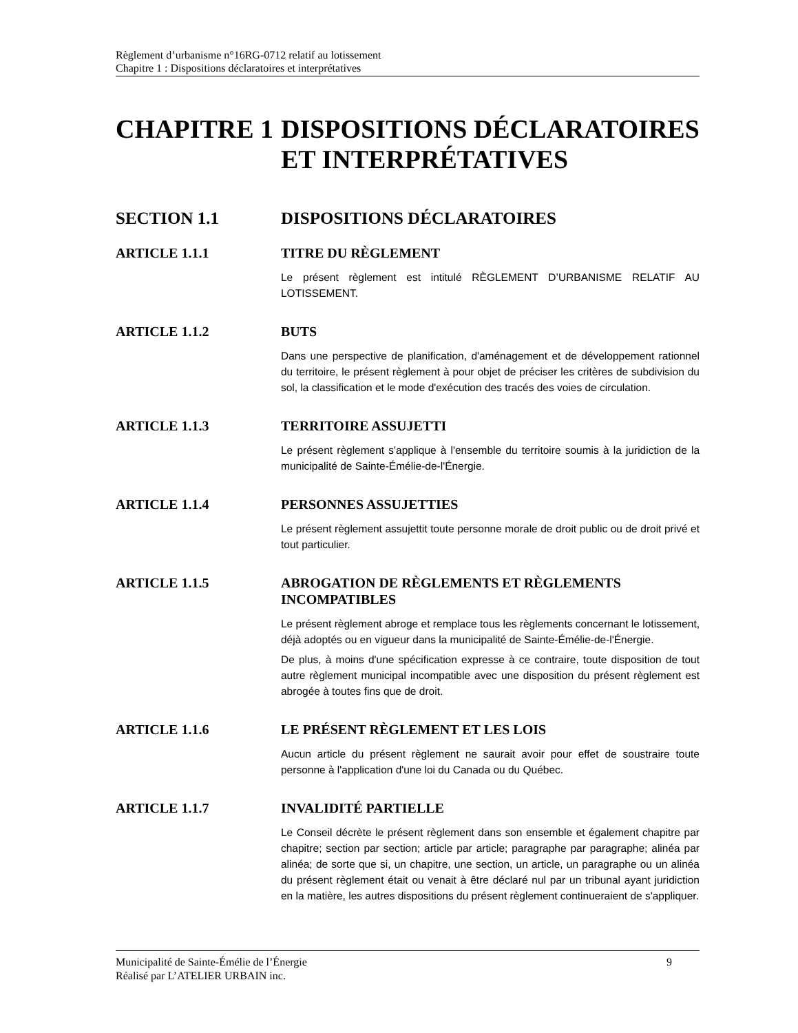Règlement d’urbanisme n°16RG-0712 relatif au lotissement
Chapitre 1 : Dispositions déclaratoires et interprétatives
CHAPITRE 1 DISPOSITIONS DÉCLARATOIRES ET INTERPRÉTATIVES
SECTION 1.1 DISPOSITIONS DÉCLARATOIRES
ARTICLE 1.1.1 TITRE DU RÈGLEMENT
Le présent règlement est intitulé RÈGLEMENT D’URBANISME RELATIF AU LOTISSEMENT.
ARTICLE 1.1.2 BUTS
Dans une perspective de planification, d'aménagement et de développement rationnel du territoire, le présent règlement à pour objet de préciser les critères de subdivision du sol, la classification et le mode d'exécution des tracés des voies de circulation.
ARTICLE 1.1.3 TERRITOIRE ASSUJETTI
Le présent règlement s'applique à l'ensemble du territoire soumis à la juridiction de la municipalité de Sainte-Émélie-de-l'Énergie.
ARTICLE 1.1.4 PERSONNES ASSUJETTIES
Le présent règlement assujettit toute personne morale de droit public ou de droit privé et tout particulier.
ARTICLE 1.1.5 ABROGATION DE RÈGLEMENTS ET RÈGLEMENTS INCOMPATIBLES
Le présent règlement abroge et remplace tous les règlements concernant le lotissement, déjà adoptés ou en vigueur dans la municipalité de Sainte-Émélie-de-l'Énergie.
De plus, à moins d'une spécification expresse à ce contraire, toute disposition de tout autre règlement municipal incompatible avec une disposition du présent règlement est abrogée à toutes fins que de droit.
ARTICLE 1.1.6 LE PRÉSENT RÈGLEMENT ET LES LOIS
Aucun article du présent règlement ne saurait avoir pour effet de soustraire toute personne à l'application d'une loi du Canada ou du Québec.
ARTICLE 1.1.7 INVALIDITÉ PARTIELLE
Le Conseil décrète le présent règlement dans son ensemble et également chapitre par chapitre; section par section; article par article; paragraphe par paragraphe; alinéa par alinéa; de sorte que si, un chapitre, une section, un article, un paragraphe ou un alinéa du présent règlement était ou venait à être déclaré nul par un tribunal ayant juridiction en la matière, les autres dispositions du présent règlement continueraient de s'appliquer.
Municipalité de Sainte-Émélie de l’Énergie
Réalisé par L’ATELIER URBAIN inc.
9